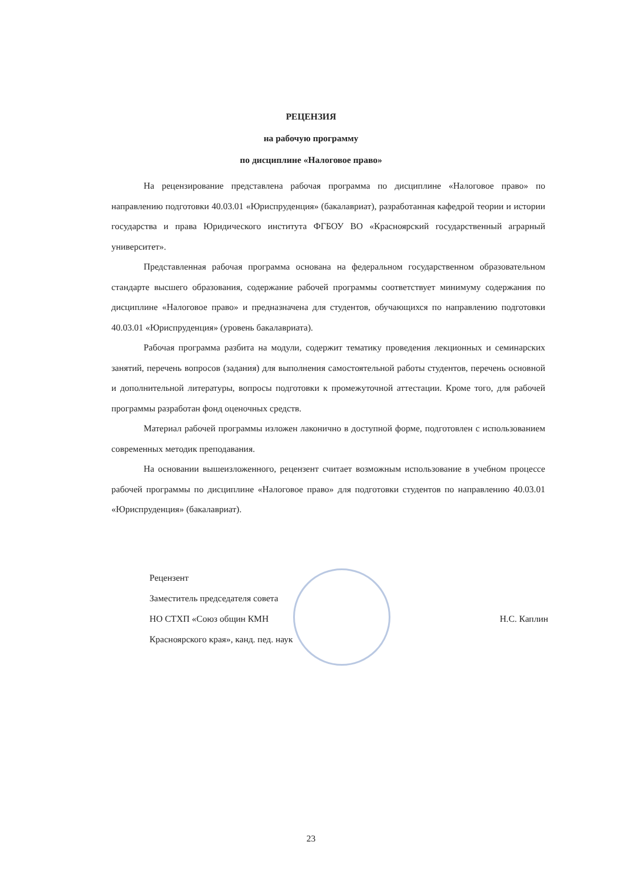РЕЦЕНЗИЯ
на рабочую программу
по дисциплине «Налоговое право»
На рецензирование представлена рабочая программа по дисциплине «Налоговое право» по направлению подготовки 40.03.01 «Юриспруденция» (бакалавриат), разработанная кафедрой теории и истории государства и права Юридического института ФГБОУ ВО «Красноярский государственный аграрный университет».
Представленная рабочая программа основана на федеральном государственном образовательном стандарте высшего образования, содержание рабочей программы соответствует минимуму содержания по дисциплине «Налоговое право» и предназначена для студентов, обучающихся по направлению подготовки 40.03.01 «Юриспруденция» (уровень бакалавриата).
Рабочая программа разбита на модули, содержит тематику проведения лекционных и семинарских занятий, перечень вопросов (задания) для выполнения самостоятельной работы студентов, перечень основной и дополнительной литературы, вопросы подготовки к промежуточной аттестации. Кроме того, для рабочей программы разработан фонд оценочных средств.
Материал рабочей программы изложен лаконично в доступной форме, подготовлен с использованием современных методик преподавания.
На основании вышеизложенного, рецензент считает возможным использование в учебном процессе рабочей программы по дисциплине «Налоговое право» для подготовки студентов по направлению 40.03.01 «Юриспруденция» (бакалавриат).
Рецензент
Заместитель председателя совета
НО СТХП «Союз общин КМН
Красноярского края», канд. пед. наук
Н.С. Каплин
23